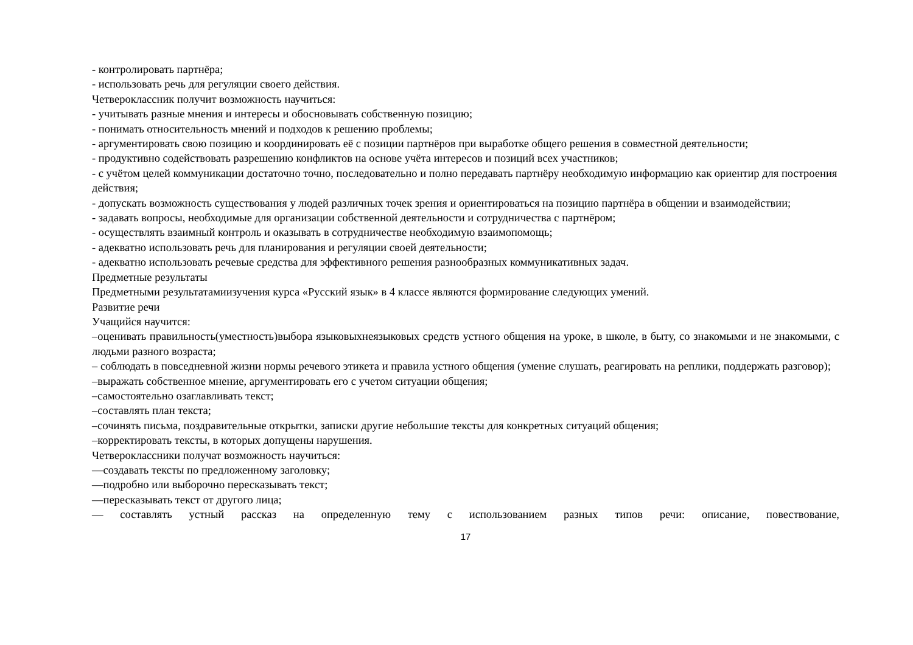- контролировать партнёра;
- использовать речь для регуляции своего действия.
Четвероклассник получит возможность научиться:
- учитывать разные мнения и интересы и обосновывать собственную позицию;
- понимать относительность мнений и подходов к решению проблемы;
- аргументировать свою позицию и координировать её с позиции партнёров при выработке общего решения в совместной деятельности;
- продуктивно содействовать разрешению конфликтов на основе учёта интересов и позиций всех участников;
- с учётом целей коммуникации достаточно точно, последовательно и полно передавать партнёру необходимую информацию как ориентир для построения действия;
- допускать возможность существования у людей различных точек зрения и ориентироваться на позицию партнёра в общении и взаимодействии;
- задавать вопросы, необходимые для организации собственной деятельности и сотрудничества с партнёром;
- осуществлять взаимный контроль и оказывать в сотрудничестве необходимую взаимопомощь;
- адекватно использовать речь для планирования и регуляции своей деятельности;
- адекватно использовать речевые средства для эффективного решения разнообразных коммуникативных задач.
Предметные результаты
Предметными результатамиизучения курса «Русский язык» в 4 классе являются формирование следующих умений.
Развитие речи
Учащийся научится:
–оценивать правильность(уместность)выбора языковыхнеязыковых средств устного общения на уроке, в школе, в быту, со знакомыми и не знакомыми, с людьми разного возраста;
– соблюдать в повседневной жизни нормы речевого этикета и правила устного общения (умение слушать, реагировать на реплики, поддержать разговор);
–выражать собственное мнение, аргументировать его с учетом ситуации общения;
–самостоятельно озаглавливать текст;
–составлять план текста;
–сочинять письма, поздравительные открытки, записки другие небольшие тексты для конкретных ситуаций общения;
–корректировать тексты, в которых допущены нарушения.
Четвероклассники получат возможность научиться:
—создавать тексты по предложенному заголовку;
—подробно или выборочно пересказывать текст;
—пересказывать текст от другого лица;
— составлять устный рассказ на определенную тему с использованием разных типов речи: описание, повествование,
17